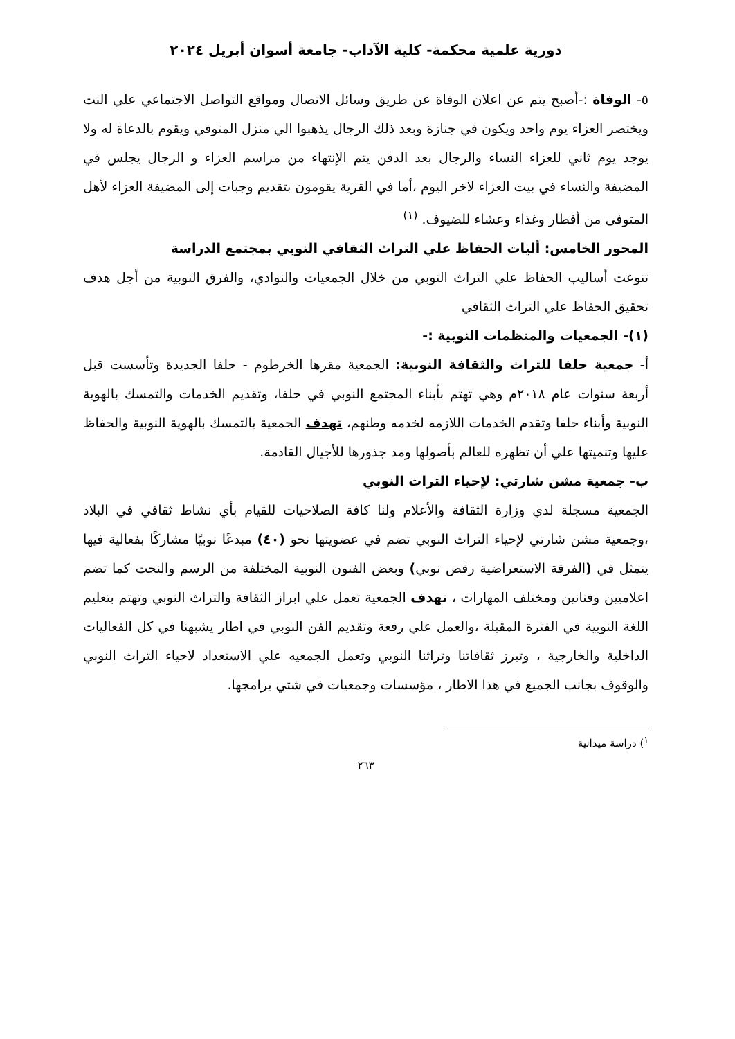دورية علمية محكمة- كلية الآداب- جامعة أسوان أبريل ٢٠٢٤
٥- الوفاة :-أصبح يتم عن اعلان الوفاة عن طريق وسائل الاتصال ومواقع التواصل الاجتماعي علي النت ويختصر العزاء يوم واحد ويكون في جنازة وبعد ذلك الرجال يذهبوا الي منزل المتوفي ويقوم بالدعاة له ولا يوجد يوم ثاني للعزاء النساء والرجال بعد الدفن يتم الإنتهاء من مراسم العزاء و الرجال يجلس في المضيفة والنساء في بيت العزاء لاخر اليوم ،أما في القرية يقومون بتقديم وجبات إلى المضيفة العزاء لأهل المتوفى من أفطار وغذاء وعشاء للضيوف. <sup>(١)</sup>
المحور الخامس: أليات الحفاظ علي التراث الثقافي النوبي بمجتمع الدراسة
تنوعت أساليب الحفاظ علي التراث النوبي من خلال الجمعيات والنوادي، والفرق النوبية من أجل هدف تحقيق الحفاظ علي التراث الثقافي
(١)- الجمعيات والمنظمات النوبية :-
أ- جمعية حلفا للتراث والثقافة النوبية: الجمعية مقرها الخرطوم - حلفا الجديدة وتأسست قبل أربعة سنوات عام ٢٠١٨م وهي تهتم بأبناء المجتمع النوبي في حلفا، وتقديم الخدمات والتمسك بالهوية النوبية وأبناء حلفا وتقدم الخدمات اللازمه لخدمه وطنهم، تهدف الجمعية بالتمسك بالهوية النوبية والحفاظ عليها وتنميتها علي أن تظهره للعالم بأصولها ومد جذورها للأجيال القادمة.
ب- جمعية مشن شارتي: لإحياء التراث النوبي
الجمعية مسجلة لدي وزارة الثقافة والأعلام ولنا كافة الصلاحيات للقيام بأي نشاط ثقافي في البلاد ،وجمعية مشن شارتي لإحياء التراث النوبي تضم في عضويتها نحو (٤٠) مبدعًا نوبيًا مشاركًا بفعالية فيها يتمثل في (الفرقة الاستعراضية رقص نوبي) وبعض الفنون النوبية المختلفة من الرسم والنحت كما تضم اعلاميين وفنانين ومختلف المهارات ، تهدف الجمعية تعمل علي ابراز الثقافة والتراث النوبي وتهتم بتعليم اللغة النوبية في الفترة المقبلة ،والعمل علي رفعة وتقديم الفن النوبي في اطار يشبهنا في كل الفعاليات الداخلية والخارجية ، وتبرز ثقافاتنا وتراثنا النوبي وتعمل الجمعيه علي الاستعداد لاحياء التراث النوبي والوقوف بجانب الجميع في هذا الاطار ، مؤسسات وجمعيات في شتي برامجها.
<sup>١</sup>) دراسة ميدانية
٢٦٣